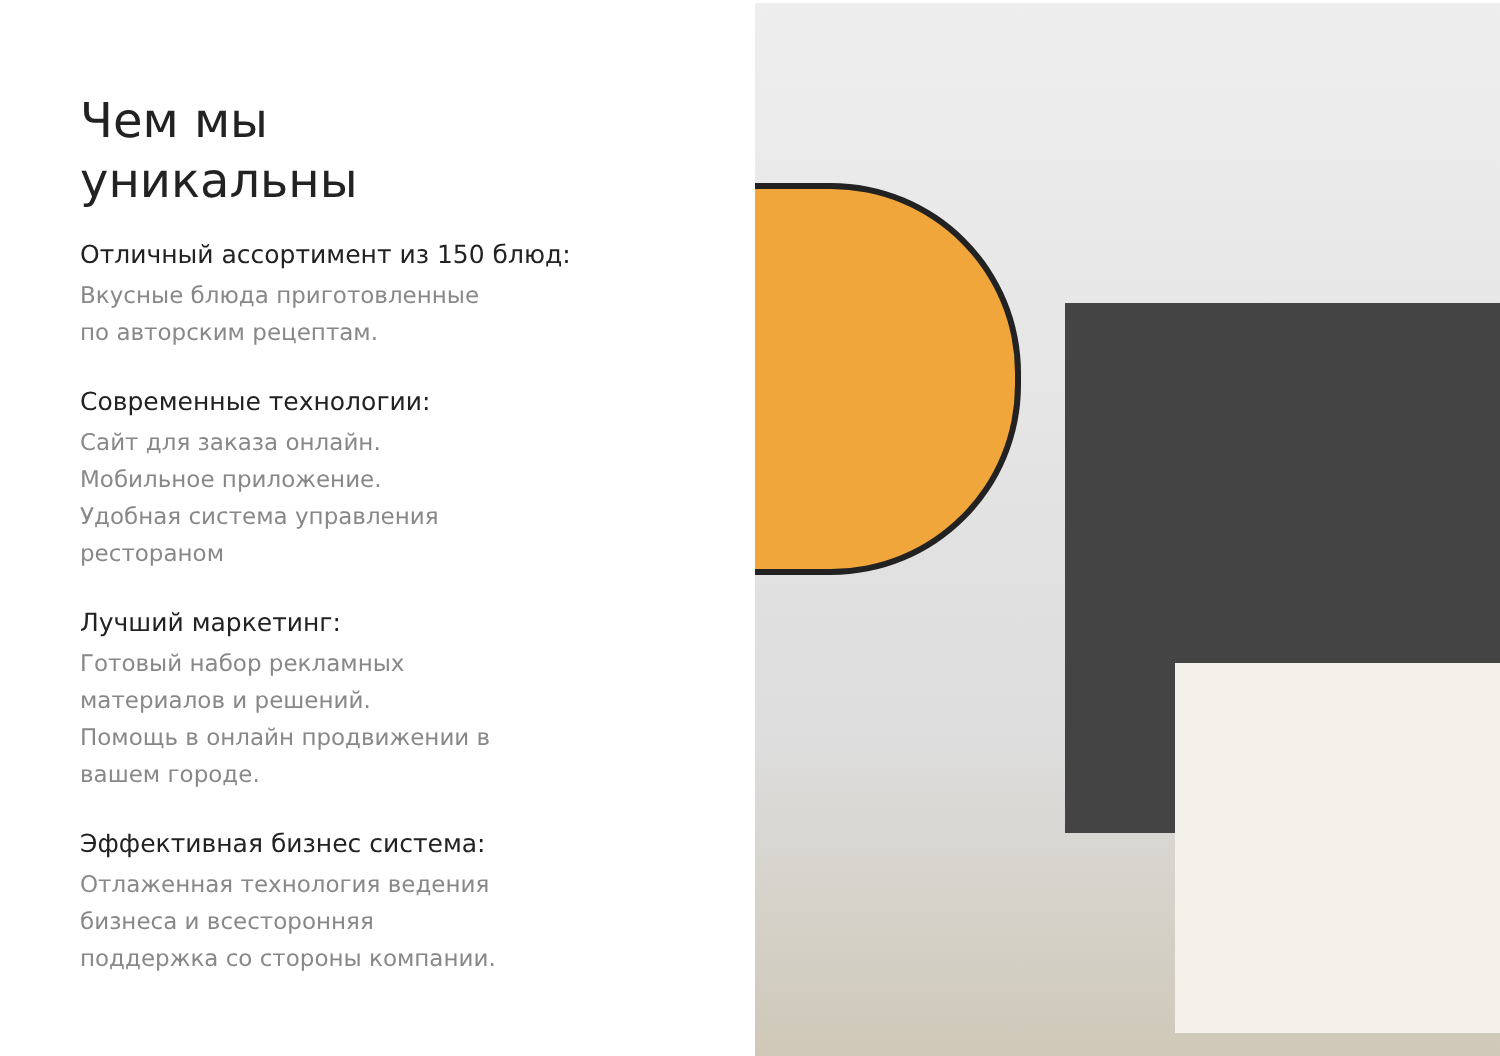Чем мы
уникальны
Отличный ассортимент из 150 блюд:
Вкусные блюда приготовленные
по авторским рецептам.
Современные технологии:
Сайт для заказа онлайн.
Мобильное приложение.
Удобная система управления
рестораном
Лучший маркетинг:
Готовый набор рекламных
материалов и решений.
Помощь в онлайн продвижении в
вашем городе.
Эффективная бизнес система:
Отлаженная технология ведения
бизнеса и всесторонняя
поддержка со стороны компании.